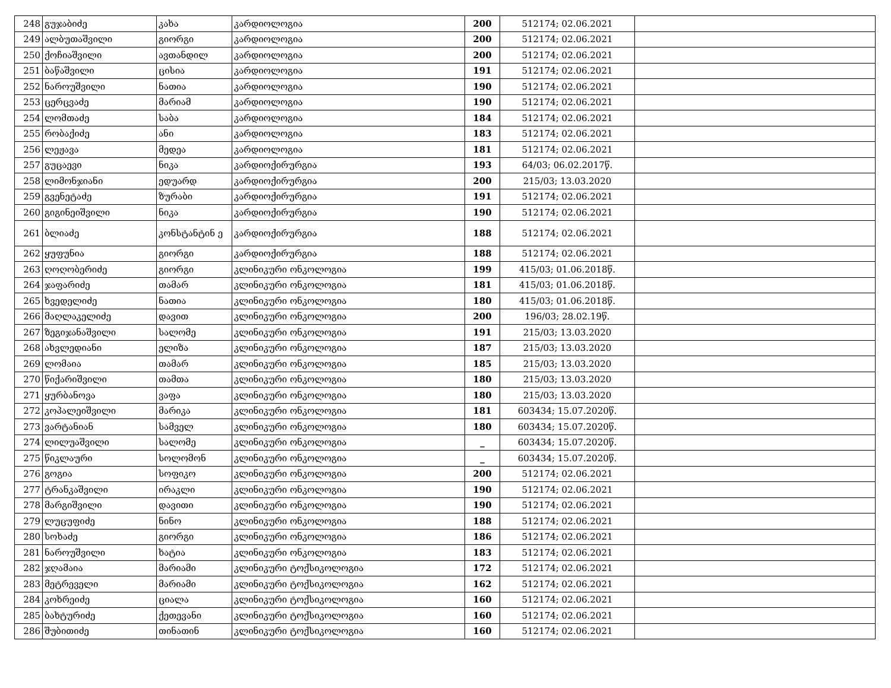| 248 | გუჯაბიძე | კახა | კარდიოლოგია | 200 | 512174; 02.06.2021 | |
| 249 | ალბუთაშვილი | გიორგი | კარდიოლოგია | 200 | 512174; 02.06.2021 | |
| 250 | ქოჩიაშვილი | ავთანდილ | კარდიოლოგია | 200 | 512174; 02.06.2021 | |
| 251 | ბაწაშვილი | ცისია | კარდიოლოგია | 191 | 512174; 02.06.2021 | |
| 252 | ნაროუშვილი | ნათია | კარდიოლოგია | 190 | 512174; 02.06.2021 | |
| 253 | ცერცვაძე | მარიამ | კარდიოლოგია | 190 | 512174; 02.06.2021 | |
| 254 | ლომთაძე | საბა | კარდიოლოგია | 184 | 512174; 02.06.2021 | |
| 255 | რობაქიძე | ანი | კარდიოლოგია | 183 | 512174; 02.06.2021 | |
| 256 | ლეჟავა | მედეა | კარდიოლოგია | 181 | 512174; 02.06.2021 | |
| 257 | გუცაევი | ნიკა | კარდიოქირურგია | 193 | 64/03; 06.02.2017წ. | |
| 258 | ლიმონჯიანი | ედუარდ | კარდიოქირურგია | 200 | 215/03; 13.03.2020 | |
| 259 | გვენეტაძე | ზურაბი | კარდიოქირურგია | 191 | 512174; 02.06.2021 | |
| 260 | გიგინეიშვილი | ნიკა | კარდიოქირურგია | 190 | 512174; 02.06.2021 | |
| 261 | ბლიაძე | კონსტანტინ ე | კარდიოქირურგია | 188 | 512174; 02.06.2021 | |
| 262 | ყუფუნია | გიორგი | კარდიოქირურგია | 188 | 512174; 02.06.2021 | |
| 263 | ღოღობერიძე | გიორგი | კლინიკური ონკოლოგია | 199 | 415/03; 01.06.2018წ. | |
| 264 | ჯაფარიძე | თამარ | კლინიკური ონკოლოგია | 181 | 415/03; 01.06.2018წ. | |
| 265 | ხვედელიძე | ნათია | კლინიკური ონკოლოგია | 180 | 415/03; 01.06.2018წ. | |
| 266 | მაღლაკელიძე | დავით | კლინიკური ონკოლოგია | 200 | 196/03; 28.02.19წ. | |
| 267 | ზეგიჯანაშვილი | სალომე | კლინიკური ონკოლოგია | 191 | 215/03; 13.03.2020 | |
| 268 | ახვლედიანი | ელიზა | კლინიკური ონკოლოგია | 187 | 215/03; 13.03.2020 | |
| 269 | ლომაია | თამარ | კლინიკური ონკოლოგია | 185 | 215/03; 13.03.2020 | |
| 270 | წიქარიშვილი | თამთა | კლინიკური ონკოლოგია | 180 | 215/03; 13.03.2020 | |
| 271 | ყურბანოვა | ვაფა | კლინიკური ონკოლოგია | 180 | 215/03; 13.03.2020 | |
| 272 | კოპალეიშვილი | მარიკა | კლინიკური ონკოლოგია | 181 | 603434; 15.07.2020წ. | |
| 273 | ვარტანიან | სამველ | კლინიკური ონკოლოგია | 180 | 603434; 15.07.2020წ. | |
| 274 | ლილუაშვილი | სალომე | კლინიკური ონკოლოგია | _ | 603434; 15.07.2020წ. | |
| 275 | წიკლაური | სოლომონ | კლინიკური ონკოლოგია | _ | 603434; 15.07.2020წ. | |
| 276 | გოგია | სოფიკო | კლინიკური ონკოლოგია | 200 | 512174; 02.06.2021 | |
| 277 | ტრანკაშვილი | ირაკლი | კლინიკური ონკოლოგია | 190 | 512174; 02.06.2021 | |
| 278 | მარგიშვილი | დავითი | კლინიკური ონკოლოგია | 190 | 512174; 02.06.2021 | |
| 279 | ლუცუფიძე | ნინო | კლინიკური ონკოლოგია | 188 | 512174; 02.06.2021 | |
| 280 | სოხაძე | გიორგი | კლინიკური ონკოლოგია | 186 | 512174; 02.06.2021 | |
| 281 | ნაროუშვილი | ხატია | კლინიკური ონკოლოგია | 183 | 512174; 02.06.2021 | |
| 282 | ჯღამაია | მარიამი | კლინიკური ტოქსიკოლოგია | 172 | 512174; 02.06.2021 | |
| 283 | მეტრეველი | მარიამი | კლინიკური ტოქსიკოლოგია | 162 | 512174; 02.06.2021 | |
| 284 | კოხრეიძე | ციალა | კლინიკური ტოქსიკოლოგია | 160 | 512174; 02.06.2021 | |
| 285 | ბახტურიძე | ქეთევანი | კლინიკური ტოქსიკოლოგია | 160 | 512174; 02.06.2021 | |
| 286 | შუბითიძე | თინათინ | კლინიკური ტოქსიკოლოგია | 160 | 512174; 02.06.2021 | |